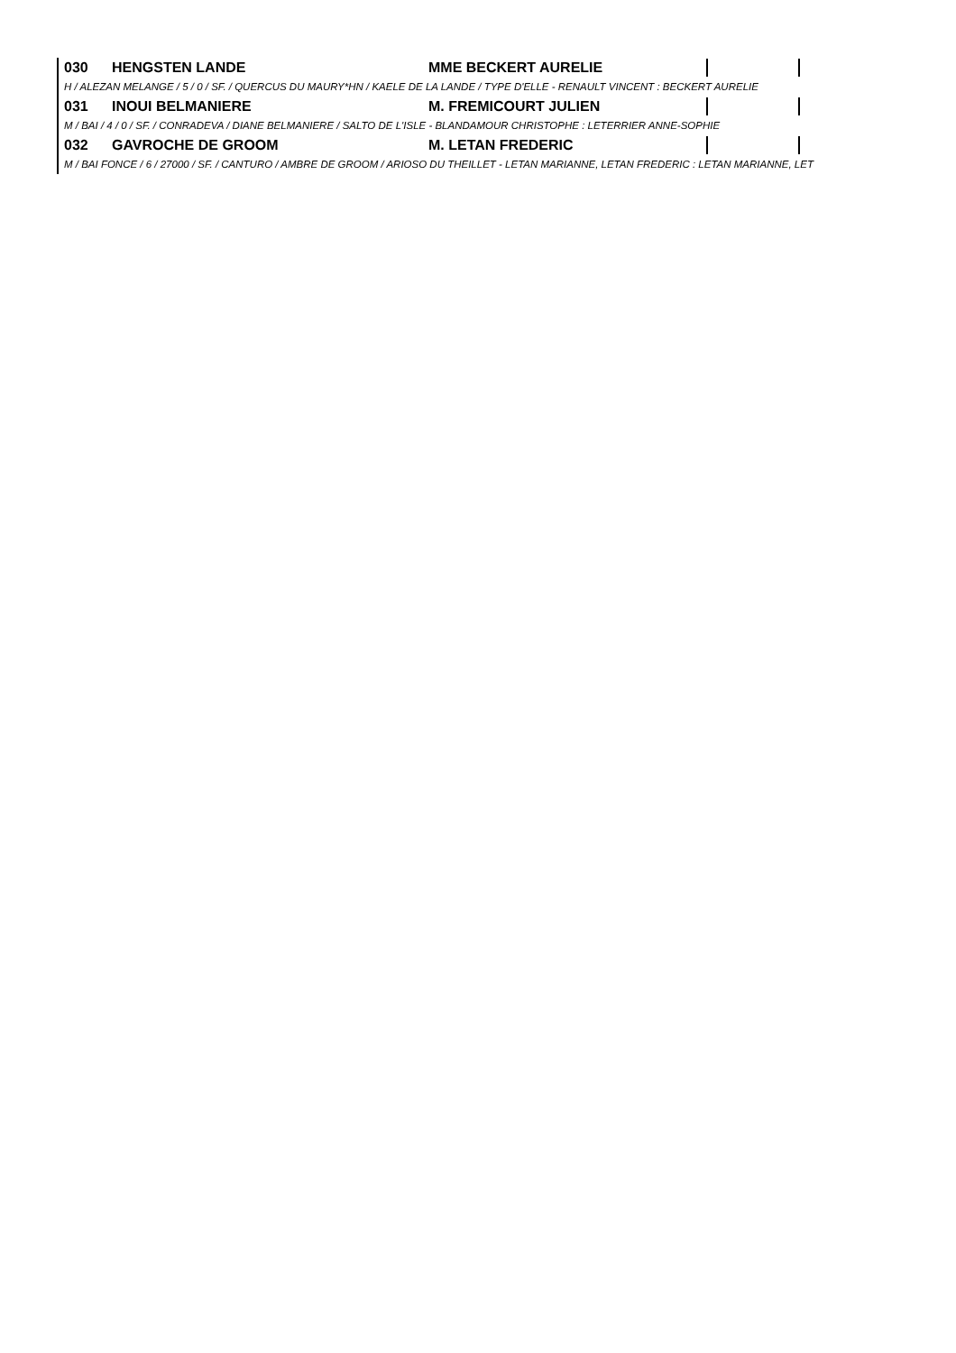030 HENGSTEN LANDE MME BECKERT AURELIE
H / ALEZAN MELANGE / 5 / 0 / SF. / QUERCUS DU MAURY*HN / KAELE DE LA LANDE / TYPE D'ELLE - RENAULT VINCENT : BECKERT AURELIE
031 INOUI BELMANIERE M. FREMICOURT JULIEN
M / BAI / 4 / 0 / SF. / CONRADEVA / DIANE BELMANIERE / SALTO DE L'ISLE - BLANDAMOUR CHRISTOPHE : LETERRIER ANNE-SOPHIE
032 GAVROCHE DE GROOM M. LETAN FREDERIC
M / BAI FONCE / 6 / 27000 / SF. / CANTURO / AMBRE DE GROOM / ARIOSO DU THEILLET - LETAN MARIANNE, LETAN FREDERIC : LETAN MARIANNE, LET